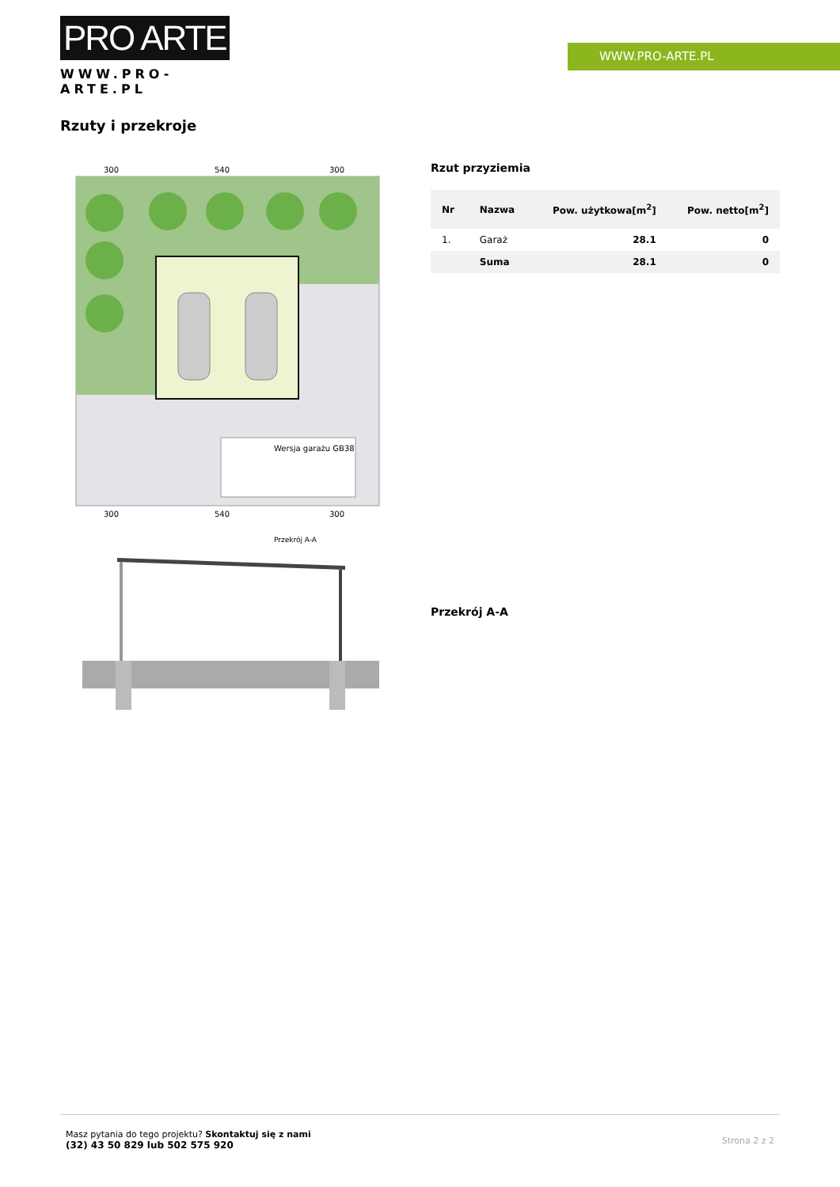PRO ARTE
WWW.PRO-ARTE.PL
WWW.PRO-ARTE.PL
Rzuty i przekroje
Wersja garażu GB38
300
540
300
300
540
300
Przekrój A-A
Rzut przyziemia
| Nr | Nazwa | Pow. użytkowa[m<sup>2</sup>] | Pow. netto[m<sup>2</sup>] |
| --- | --- | --- | --- |
| 1. | Garaż | 28.1 | 0 |
| | Suma | 28.1 | 0 |
Przekrój A-A
Masz pytania do tego projektu? Skontaktuj się z nami
(32) 43 50 829 lub 502 575 920
Strona 2 z 2